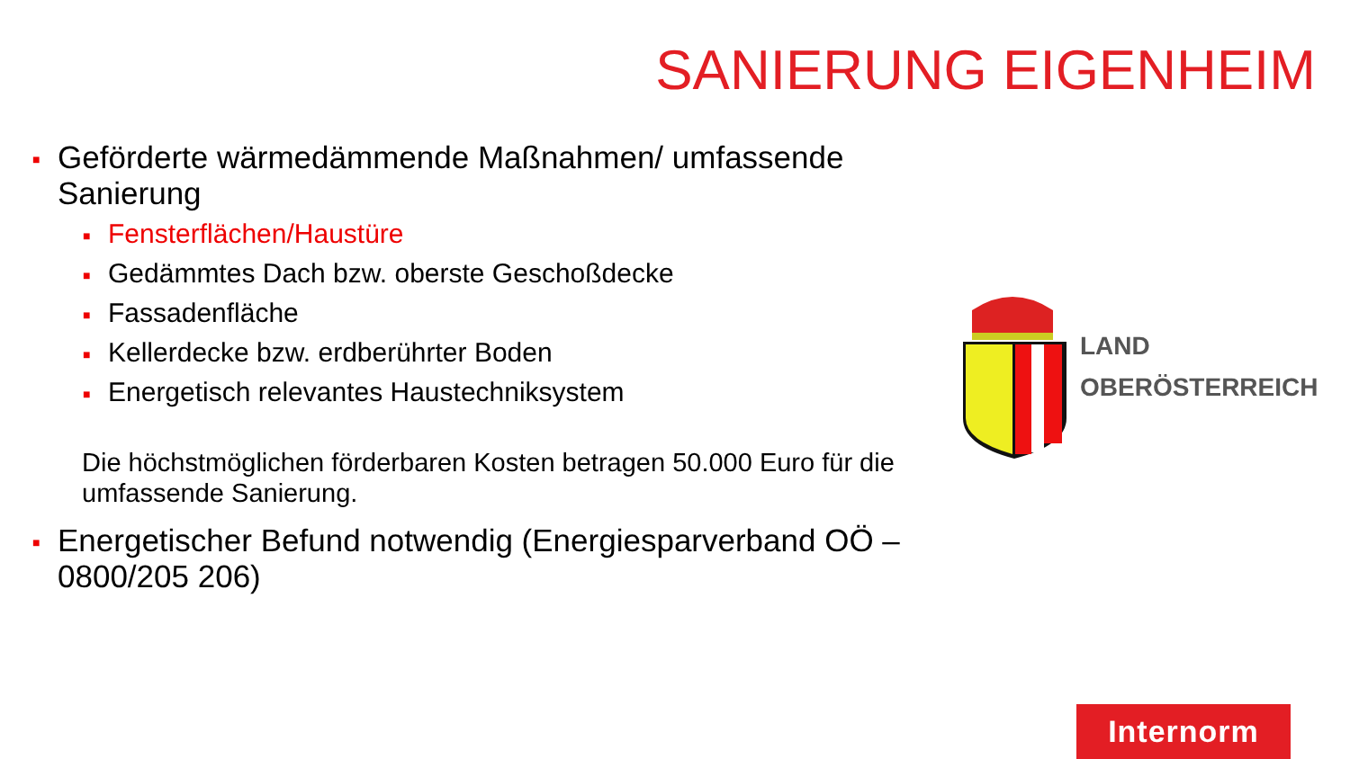SANIERUNG EIGENHEIM
■ Geförderte wärmedämmende Maßnahmen/ umfassende Sanierung
■ Fensterflächen/Haustüre
■ Gedämmtes Dach bzw. oberste Geschoßdecke
■ Fassadenfläche
■ Kellerdecke bzw. erdberührter Boden
■ Energetisch relevantes Haustechniksystem
Die höchstmöglichen förderbaren Kosten betragen 50.000 Euro für die umfassende Sanierung.
■ Energetischer Befund notwendig (Energiesparverband OÖ – 0800/205 206)
LAND
OBERÖSTERREICH
Internorm